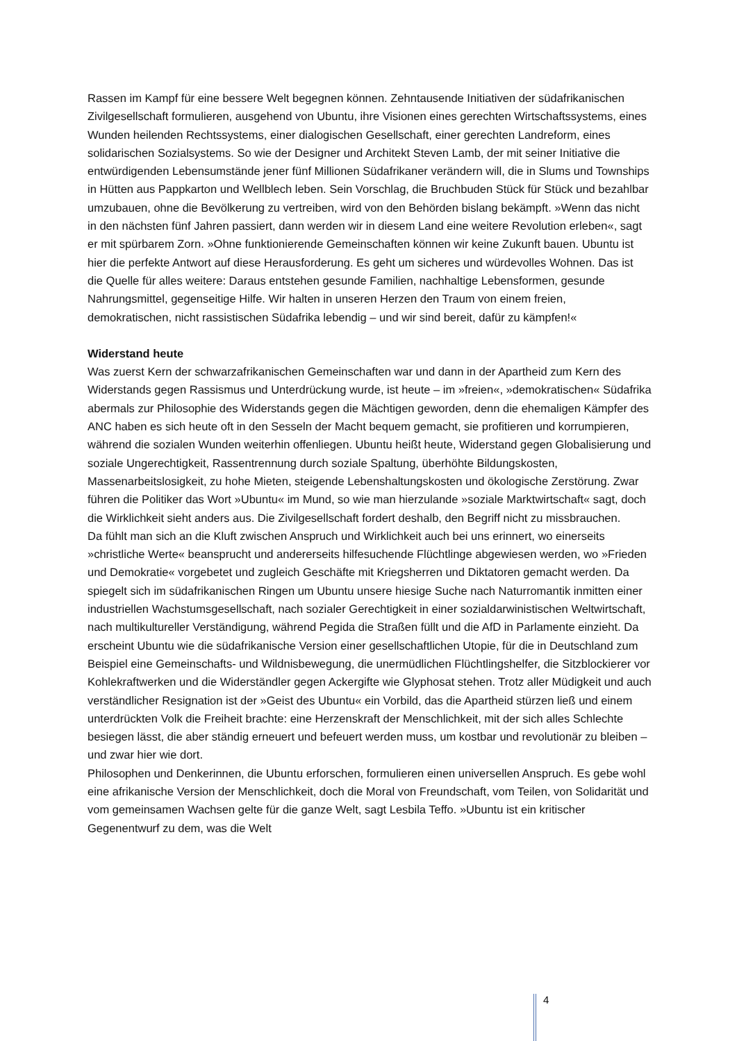Rassen im Kampf für eine bessere Welt begegnen können. Zehntausende Initiativen der süd­afrikanischen Zivilgesellschaft formulieren, ausgehend von Ubuntu, ihre Visionen eines ge­rechten Wirtschaftssystems, eines Wunden heilenden Rechtssystems, einer dialogischen Ge­sellschaft, einer gerechten Landreform, eines solidarischen Sozialsystems. So wie der Desig­ner und Architekt Steven Lamb, der mit seiner Initiative die entwürdigenden Lebensum­stände jener fünf Millionen Südafrikaner verändern will, die in Slums und Townships in Hüt­ten aus Pappkarton und Wellblech leben. Sein Vorschlag, die Bruchbuden Stück für Stück und bezahlbar umzubauen, ohne die Bevölkerung zu vertreiben, wird von den Behörden bis­lang bekämpft. »Wenn das nicht in den nächsten fünf Jahren passiert, dann werden wir in diesem Land eine weitere Revolution erleben«, sagt er mit spürbarem Zorn. »Ohne funktio­nierende Gemeinschaften können wir keine Zukunft bauen. Ubuntu ist hier die perfekte Ant­wort auf diese Herausforderung. Es geht um sicheres und würdevolles Wohnen. Das ist die Quelle für alles weitere: Daraus entstehen gesunde Familien, nachhaltige Lebensformen, ge­sunde Nahrungsmittel, gegenseitige Hilfe. Wir halten in unseren Herzen den Traum von ei­nem freien, demokratischen, nicht rassistischen Südafrika lebendig – und wir sind bereit, da­für zu kämpfen!«
Widerstand heute
Was zuerst Kern der schwarzafrikanischen Gemeinschaften war und dann in der Apartheid zum Kern des Widerstands gegen Rassismus und Unterdrückung wurde, ist heute – im »freien«, »demokratischen« Südafrika abermals zur Philosophie des Widerstands gegen die Mächtigen geworden, denn die ehemaligen Kämpfer des ANC haben es sich heute oft in den Sesseln der Macht bequem gemacht, sie profitieren und korrumpieren, während die sozialen Wunden weiterhin offenliegen. Ubuntu heißt heute, Widerstand gegen Globalisierung und soziale Ungerechtigkeit, Rassentrennung durch soziale Spaltung, überhöhte Bildungskosten, Massenarbeitslosigkeit, zu hohe Mieten, steigende Lebenshaltungskosten und ökologische Zerstörung. Zwar führen die Politiker das Wort »Ubuntu« im Mund, so wie man hierzulande »soziale Marktwirtschaft« sagt, doch die Wirklichkeit sieht anders aus. Die Zivilgesellschaft fordert deshalb, den Begriff nicht zu missbrauchen.
Da fühlt man sich an die Kluft zwischen Anspruch und Wirklichkeit auch bei uns erinnert, wo einerseits »christliche Werte« beansprucht und andererseits hilfesuchende Flüchtlinge abge­wiesen werden, wo »Frieden und Demokratie« vorgebetet und zugleich Geschäfte mit Kriegsherren und Diktatoren gemacht werden. Da spiegelt sich im südafrikanischen Ringen um Ubuntu unsere hiesige Suche nach Naturromantik inmitten einer industriellen Wachs­tumsgesellschaft, nach sozialer Gerechtigkeit in einer sozialdarwinistischen Weltwirtschaft, nach multikultureller Verständigung, während Pegida die Straßen füllt und die AfD in Parla­mente einzieht. Da erscheint Ubuntu wie die südafrikanische Version einer gesellschaftlichen Utopie, für die in Deutschland zum Beispiel eine Gemeinschafts- und Wildnisbewegung, die unermüdlichen Flüchtlingshelfer, die Sitzblockierer vor Kohlekraftwerken und die Wider­ständler gegen Ackergifte wie Glyphosat stehen. Trotz aller Müdigkeit und auch verständli­cher Resignation ist der »Geist des Ubuntu« ein Vorbild, das die Apartheid stürzen ließ und einem unterdrückten Volk die Freiheit brachte: eine Herzenskraft der Menschlichkeit, mit der sich alles Schlechte besiegen lässt, die aber ständig erneuert und befeuert werden muss, um kostbar und revolutionär zu bleiben – und zwar hier wie dort.
Philosophen und Denkerinnen, die Ubuntu erforschen, formulieren einen universellen An­spruch. Es gebe wohl eine afrikanische Version der Menschlichkeit, doch die Moral von Freundschaft, vom Teilen, von Solidarität und vom gemeinsamen Wachsen gelte für die ganze Welt, sagt Lesbila Teffo. »Ubuntu ist ein kritischer Gegenentwurf zu dem, was die Welt
4